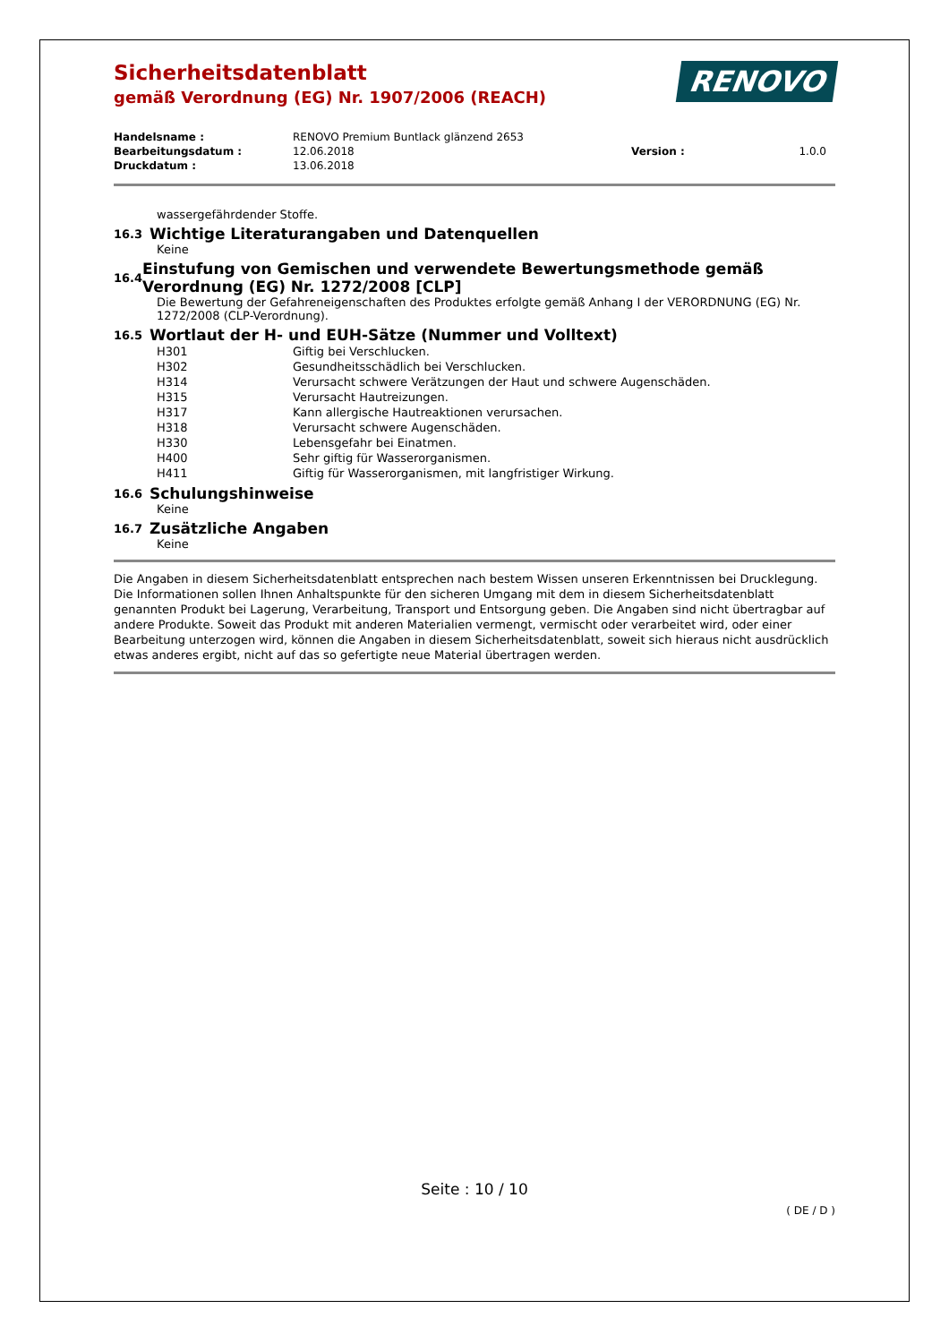RENOVO
Sicherheitsdatenblatt
gemäß Verordnung (EG) Nr. 1907/2006 (REACH)
| Handelsname : | RENOVO Premium Buntlack glänzend 2653 | | |
| Bearbeitungsdatum : | 12.06.2018 | Version : | 1.0.0 |
| Druckdatum : | 13.06.2018 | | |
wassergefährdender Stoffe.
16.3 Wichtige Literaturangaben und Datenquellen
Keine
16.4 Einstufung von Gemischen und verwendete Bewertungsmethode gemäß Verordnung (EG) Nr. 1272/2008 [CLP]
Die Bewertung der Gefahreneigenschaften des Produktes erfolgte gemäß Anhang I der VERORDNUNG (EG) Nr. 1272/2008 (CLP-Verordnung).
16.5 Wortlaut der H- und EUH-Sätze (Nummer und Volltext)
| H301 | Giftig bei Verschlucken. |
| H302 | Gesundheitsschädlich bei Verschlucken. |
| H314 | Verursacht schwere Verätzungen der Haut und schwere Augenschäden. |
| H315 | Verursacht Hautreizungen. |
| H317 | Kann allergische Hautreaktionen verursachen. |
| H318 | Verursacht schwere Augenschäden. |
| H330 | Lebensgefahr bei Einatmen. |
| H400 | Sehr giftig für Wasserorganismen. |
| H411 | Giftig für Wasserorganismen, mit langfristiger Wirkung. |
16.6 Schulungshinweise
Keine
16.7 Zusätzliche Angaben
Keine
Die Angaben in diesem Sicherheitsdatenblatt entsprechen nach bestem Wissen unseren Erkenntnissen bei Drucklegung. Die Informationen sollen Ihnen Anhaltspunkte für den sicheren Umgang mit dem in diesem Sicherheitsdatenblatt genannten Produkt bei Lagerung, Verarbeitung, Transport und Entsorgung geben. Die Angaben sind nicht übertragbar auf andere Produkte. Soweit das Produkt mit anderen Materialien vermengt, vermischt oder verarbeitet wird, oder einer Bearbeitung unterzogen wird, können die Angaben in diesem Sicherheitsdatenblatt, soweit sich hieraus nicht ausdrücklich etwas anderes ergibt, nicht auf das so gefertigte neue Material übertragen werden.
Seite : 10 / 10
( DE / D )